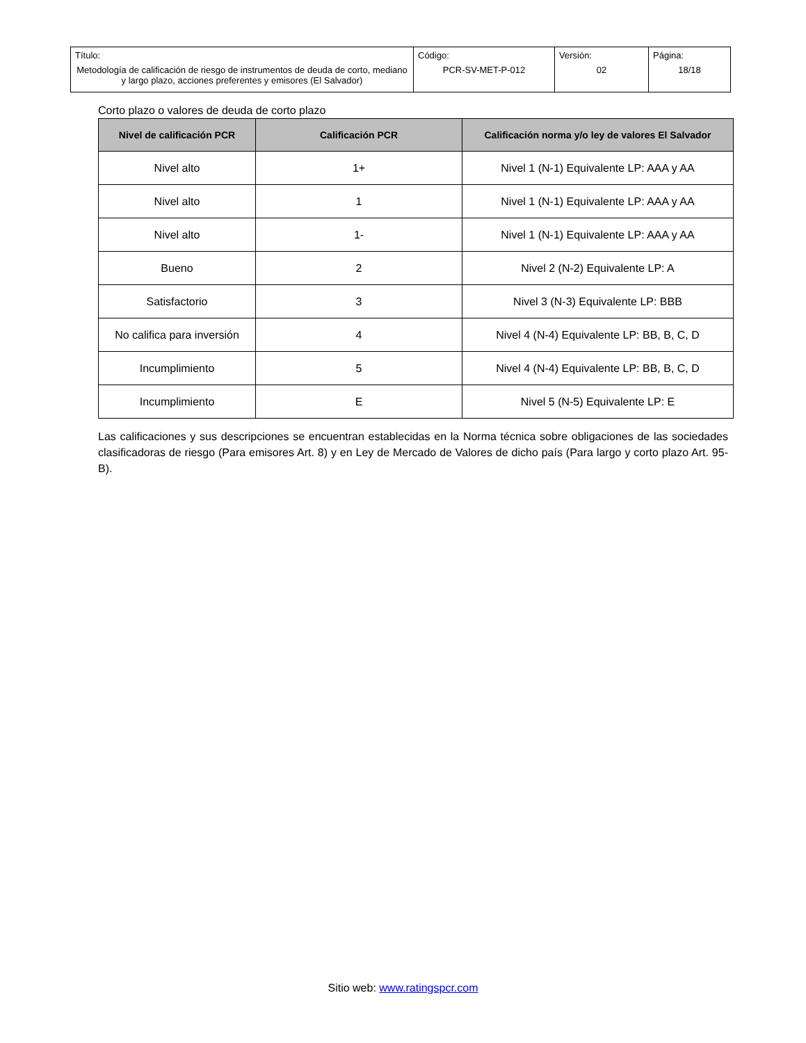| Título: Metodología de calificación de riesgo de instrumentos de deuda de corto, mediano y largo plazo, acciones preferentes y emisores (El Salvador) | Código: PCR-SV-MET-P-012 | Versión: 02 | Página: 18/18 |
Corto plazo o valores de deuda de corto plazo
| Nivel de calificación PCR | Calificación PCR | Calificación norma y/o ley de valores El Salvador |
| --- | --- | --- |
| Nivel alto | 1+ | Nivel 1 (N-1) Equivalente LP: AAA y AA |
| Nivel alto | 1 | Nivel 1 (N-1) Equivalente LP: AAA y AA |
| Nivel alto | 1- | Nivel 1 (N-1) Equivalente LP: AAA y AA |
| Bueno | 2 | Nivel 2 (N-2) Equivalente LP: A |
| Satisfactorio | 3 | Nivel 3 (N-3) Equivalente LP: BBB |
| No califica para inversión | 4 | Nivel 4 (N-4) Equivalente LP: BB, B, C, D |
| Incumplimiento | 5 | Nivel 4 (N-4) Equivalente LP: BB, B, C, D |
| Incumplimiento | E | Nivel 5 (N-5) Equivalente LP: E |
Las calificaciones y sus descripciones se encuentran establecidas en la Norma técnica sobre obligaciones de las sociedades clasificadoras de riesgo (Para emisores Art. 8) y en Ley de Mercado de Valores de dicho país (Para largo y corto plazo Art. 95-B).
Sitio web: www.ratingspcr.com